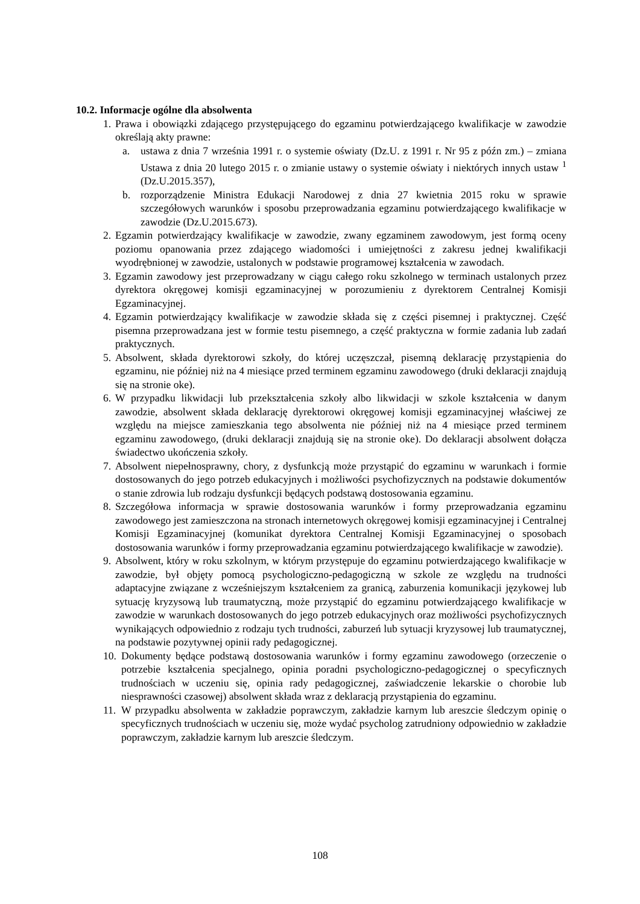10.2. Informacje ogólne dla absolwenta
1.
Prawa i obowiązki zdającego przystępującego do egzaminu potwierdzającego kwalifikacje w zawodzie określają akty prawne:
a. ustawa z dnia 7 września 1991 r. o systemie oświaty (Dz.U. z 1991 r. Nr 95 z późn zm.) – zmiana Ustawa z dnia 20 lutego 2015 r. o zmianie ustawy o systemie oświaty i niektórych innych ustaw <sup>1</sup> (Dz.U.2015.357),
b. rozporządzenie Ministra Edukacji Narodowej z dnia 27 kwietnia 2015 roku w sprawie szczegółowych warunków i sposobu przeprowadzania egzaminu potwierdzającego kwalifikacje w zawodzie (Dz.U.2015.673).
2.
Egzamin potwierdzający kwalifikacje w zawodzie, zwany egzaminem zawodowym, jest formą oceny poziomu opanowania przez zdającego wiadomości i umiejętności z zakresu jednej kwalifikacji wyodrębnionej w zawodzie, ustalonych w podstawie programowej kształcenia w zawodach.
3.
Egzamin zawodowy jest przeprowadzany w ciągu całego roku szkolnego w terminach ustalonych przez dyrektora okręgowej komisji egzaminacyjnej w porozumieniu z dyrektorem Centralnej Komisji Egzaminacyjnej.
4.
Egzamin potwierdzający kwalifikacje w zawodzie składa się z części pisemnej i praktycznej. Część pisemna przeprowadzana jest w formie testu pisemnego, a część praktyczna w formie zadania lub zadań praktycznych.
5.
Absolwent, składa dyrektorowi szkoły, do której uczęszczał, pisemną deklarację przystąpienia do egzaminu, nie później niż na 4 miesiące przed terminem egzaminu zawodowego (druki deklaracji znajdują się na stronie oke).
6.
W przypadku likwidacji lub przekształcenia szkoły albo likwidacji w szkole kształcenia w danym zawodzie, absolwent składa deklarację dyrektorowi okręgowej komisji egzaminacyjnej właściwej ze względu na miejsce zamieszkania tego absolwenta nie później niż na 4 miesiące przed terminem egzaminu zawodowego, (druki deklaracji znajdują się na stronie oke). Do deklaracji absolwent dołącza świadectwo ukończenia szkoły.
7.
Absolwent niepełnosprawny, chory, z dysfunkcją może przystąpić do egzaminu w warunkach i formie dostosowanych do jego potrzeb edukacyjnych i możliwości psychofizycznych na podstawie dokumentów o stanie zdrowia lub rodzaju dysfunkcji będących podstawą dostosowania egzaminu.
8.
Szczegółowa informacja w sprawie dostosowania warunków i formy przeprowadzania egzaminu zawodowego jest zamieszczona na stronach internetowych okręgowej komisji egzaminacyjnej i Centralnej Komisji Egzaminacyjnej (komunikat dyrektora Centralnej Komisji Egzaminacyjnej o sposobach dostosowania warunków i formy przeprowadzania egzaminu potwierdzającego kwalifikacje w zawodzie).
9.
Absolwent, który w roku szkolnym, w którym przystępuje do egzaminu potwierdzającego kwalifikacje w zawodzie, był objęty pomocą psychologiczno-pedagogiczną w szkole ze względu na trudności adaptacyjne związane z wcześniejszym kształceniem za granicą, zaburzenia komunikacji językowej lub sytuację kryzysową lub traumatyczną, może przystąpić do egzaminu potwierdzającego kwalifikacje w zawodzie w warunkach dostosowanych do jego potrzeb edukacyjnych oraz możliwości psychofizycznych wynikających odpowiednio z rodzaju tych trudności, zaburzeń lub sytuacji kryzysowej lub traumatycznej, na podstawie pozytywnej opinii rady pedagogicznej.
10.
Dokumenty będące podstawą dostosowania warunków i formy egzaminu zawodowego (orzeczenie o potrzebie kształcenia specjalnego, opinia poradni psychologiczno-pedagogicznej o specyficznych trudnościach w uczeniu się, opinia rady pedagogicznej, zaświadczenie lekarskie o chorobie lub niesprawności czasowej) absolwent składa wraz z deklaracją przystąpienia do egzaminu.
11.
W przypadku absolwenta w zakładzie poprawczym, zakładzie karnym lub areszcie śledczym opinię o specyficznych trudnościach w uczeniu się, może wydać psycholog zatrudniony odpowiednio w zakładzie poprawczym, zakładzie karnym lub areszcie śledczym.
108